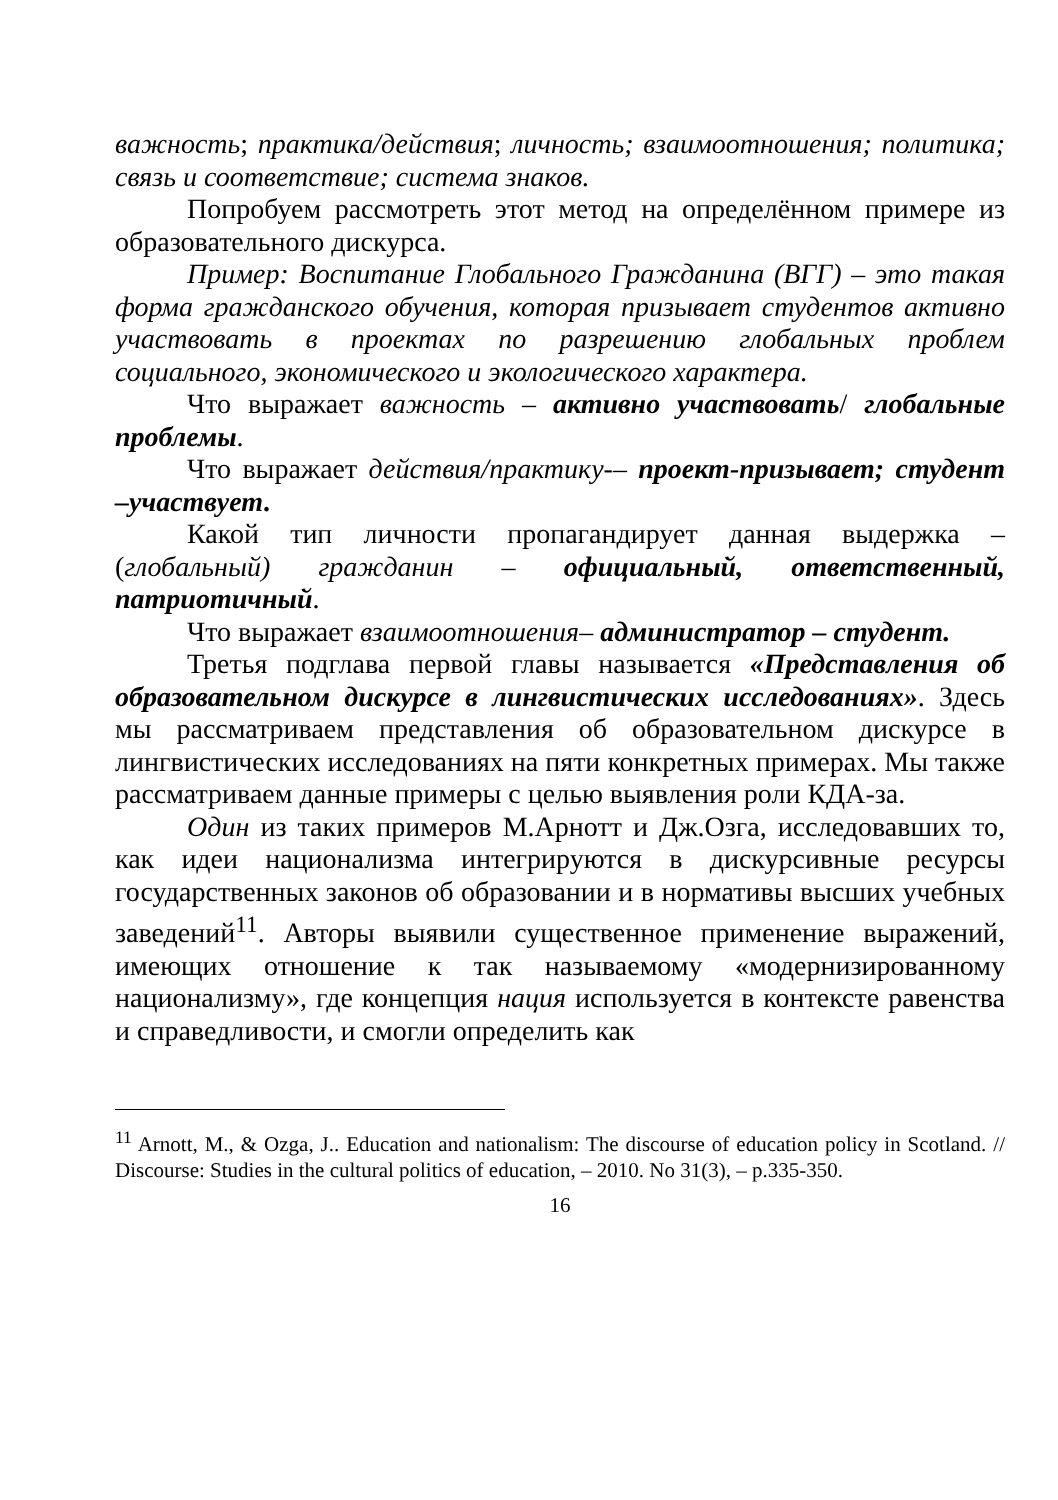важность; практика/действия; личность; взаимоотношения; политика; связь и соответствие; система знаков.
Попробуем рассмотреть этот метод на определённом примере из образовательного дискурса.
Пример: Воспитание Глобального Гражданина (ВГГ) – это такая форма гражданского обучения, которая призывает студентов активно участвовать в проектах по разрешению глобальных проблем социального, экономического и экологического характера.
Что выражает важность – активно участвовать/ глобальные проблемы.
Что выражает действия/практику-– проект-призывает; студент –участвует.
Какой тип личности пропагандирует данная выдержка – (глобальный) гражданин – официальный, ответственный, патриотичный.
Что выражает взаимоотношения– администратор – студент.
Третья подглава первой главы называется «Представления об образовательном дискурсе в лингвистических исследованиях». Здесь мы рассматриваем представления об образовательном дискурсе в лингвистических исследованиях на пяти конкретных примерах. Мы также рассматриваем данные примеры с целью выявления роли КДА-за.
Один из таких примеров М.Арнотт и Дж.Озга, исследовавших то, как идеи национализма интегрируются в дискурсивные ресурсы государственных законов об образовании и в нормативы высших учебных заведений<sup>11</sup>. Авторы выявили существенное применение выражений, имеющих отношение к так называемому «модернизированному национализму», где концепция нация используется в контексте равенства и справедливости, и смогли определить как
<sup>11</sup> Arnott, M., & Ozga, J.. Education and nationalism: The discourse of education policy in Scotland. // Discourse: Studies in the cultural politics of education, – 2010. No 31(3), – p.335-350.
16